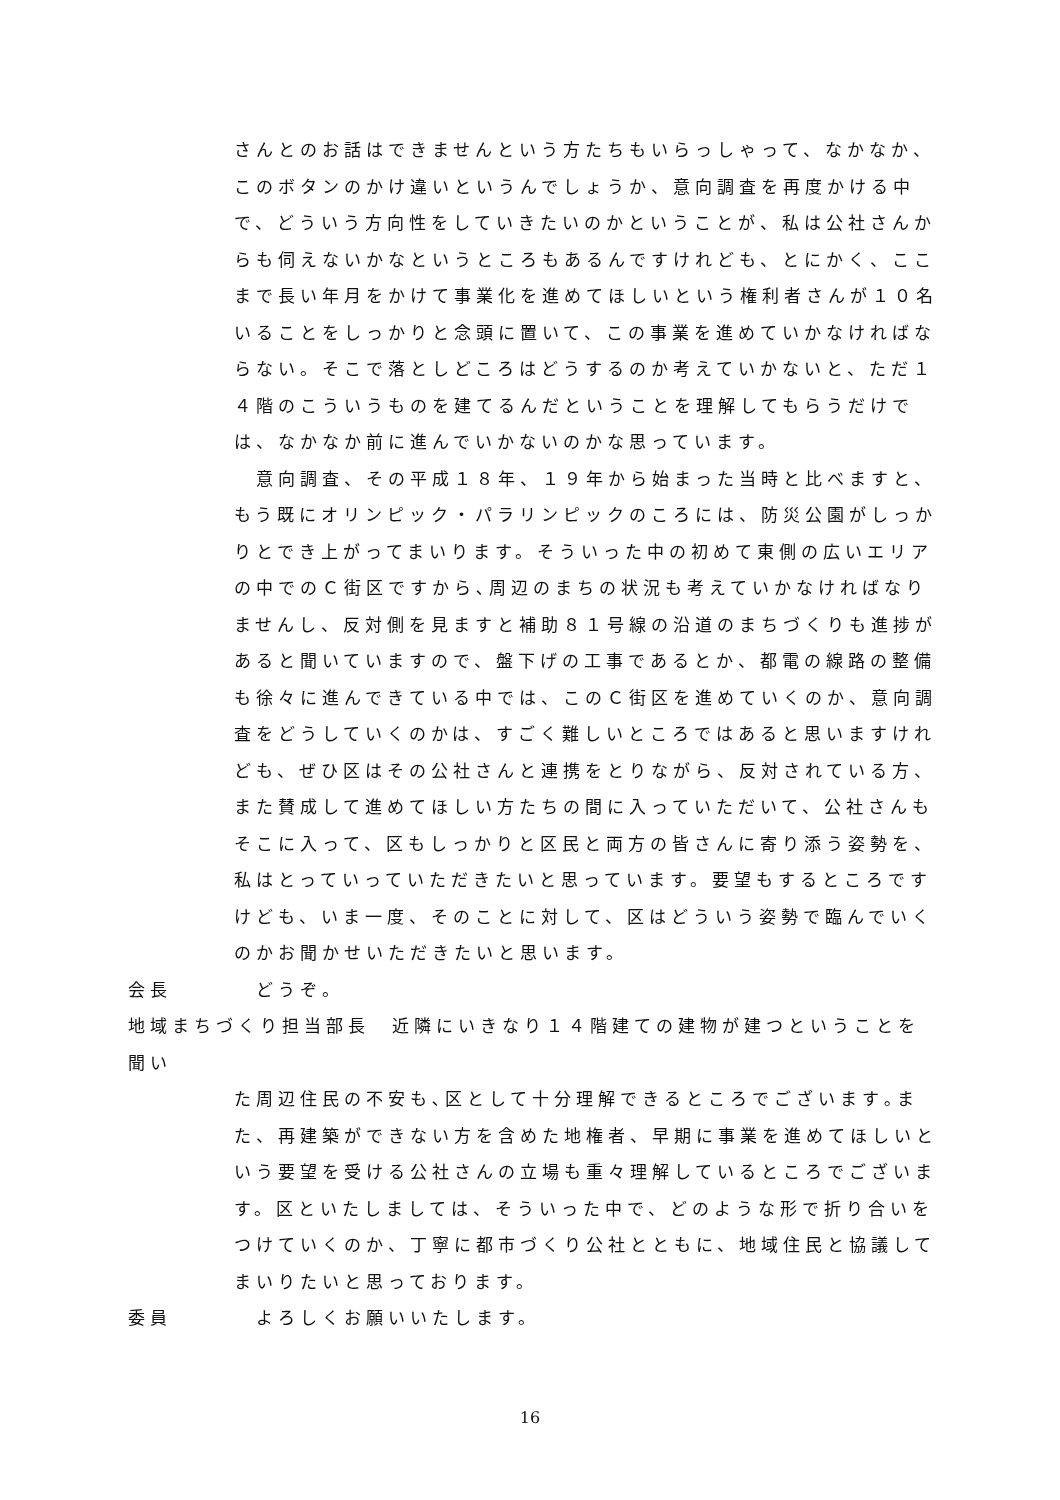さんとのお話はできませんという方たちもいらっしゃって、なかなか、このボタンのかけ違いというんでしょうか、意向調査を再度かける中で、どういう方向性をしていきたいのかということが、私は公社さんからも伺えないかなというところもあるんですけれども、とにかく、ここまで長い年月をかけて事業化を進めてほしいという権利者さんが１０名いることをしっかりと念頭に置いて、この事業を進めていかなければならない。そこで落としどころはどうするのか考えていかないと、ただ１４階のこういうものを建てるんだということを理解してもらうだけでは、なかなか前に進んでいかないのかな思っています。
　意向調査、その平成１８年、１９年から始まった当時と比べますと、もう既にオリンピック・パラリンピックのころには、防災公園がしっかりとでき上がってまいります。そういった中の初めて東側の広いエリアの中でのＣ街区ですから､周辺のまちの状況も考えていかなければなりませんし、反対側を見ますと補助８１号線の沿道のまちづくりも進捗があると聞いていますので、盤下げの工事であるとか、都電の線路の整備も徐々に進んできている中では、このＣ街区を進めていくのか、意向調査をどうしていくのかは、すごく難しいところではあると思いますけれども、ぜひ区はその公社さんと連携をとりながら、反対されている方、また賛成して進めてほしい方たちの間に入っていただいて、公社さんもそこに入って、区もしっかりと区民と両方の皆さんに寄り添う姿勢を、私はとっていっていただきたいと思っています。要望もするところですけども、いま一度、そのことに対して、区はどういう姿勢で臨んでいくのかお聞かせいただきたいと思います。
会長　どうぞ。
地域まちづくり担当部長　近隣にいきなり１４階建ての建物が建つということを聞い
た周辺住民の不安も､区として十分理解できるところでございます｡また、再建築ができない方を含めた地権者、早期に事業を進めてほしいという要望を受ける公社さんの立場も重々理解しているところでございます。区といたしましては、そういった中で、どのような形で折り合いをつけていくのか、丁寧に都市づくり公社とともに、地域住民と協議してまいりたいと思っております。
委員　よろしくお願いいたします。
16